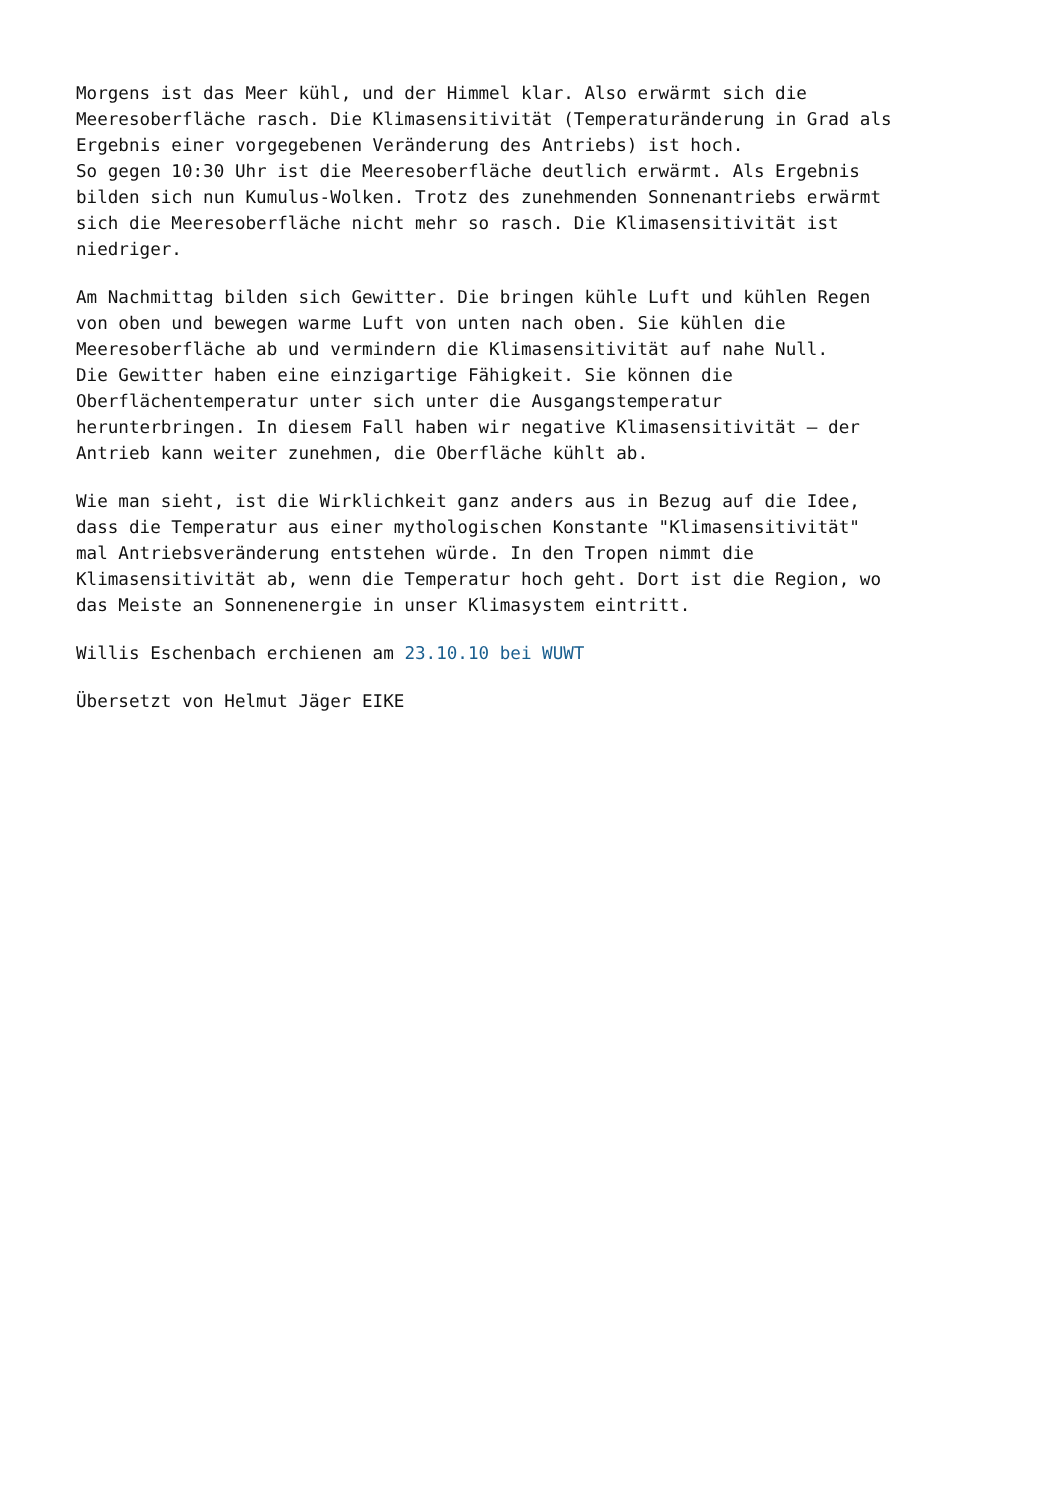Morgens ist das Meer kühl, und der Himmel klar. Also erwärmt sich die Meeresoberfläche rasch. Die Klimasensitivität (Temperaturänderung in Grad als Ergebnis einer vorgegebenen Veränderung des Antriebs) ist hoch. So gegen 10:30 Uhr ist die Meeresoberfläche deutlich erwärmt. Als Ergebnis bilden sich nun Kumulus-Wolken. Trotz des zunehmenden Sonnenantriebs erwärmt sich die Meeresoberfläche nicht mehr so rasch. Die Klimasensitivität ist niedriger.
Am Nachmittag bilden sich Gewitter. Die bringen kühle Luft und kühlen Regen von oben und bewegen warme Luft von unten nach oben. Sie kühlen die Meeresoberfläche ab und vermindern die Klimasensitivität auf nahe Null. Die Gewitter haben eine einzigartige Fähigkeit. Sie können die Oberflächentemperatur unter sich unter die Ausgangstemperatur herunterbringen. In diesem Fall haben wir negative Klimasensitivität – der Antrieb kann weiter zunehmen, die Oberfläche kühlt ab.
Wie man sieht, ist die Wirklichkeit ganz anders aus in Bezug auf die Idee, dass die Temperatur aus einer mythologischen Konstante "Klimasensitivität" mal Antriebsveränderung entstehen würde. In den Tropen nimmt die Klimasensitivität ab, wenn die Temperatur hoch geht. Dort ist die Region, wo das Meiste an Sonnenenergie in unser Klimasystem eintritt.
Willis Eschenbach erchienen am 23.10.10 bei WUWT
Übersetzt von Helmut Jäger EIKE